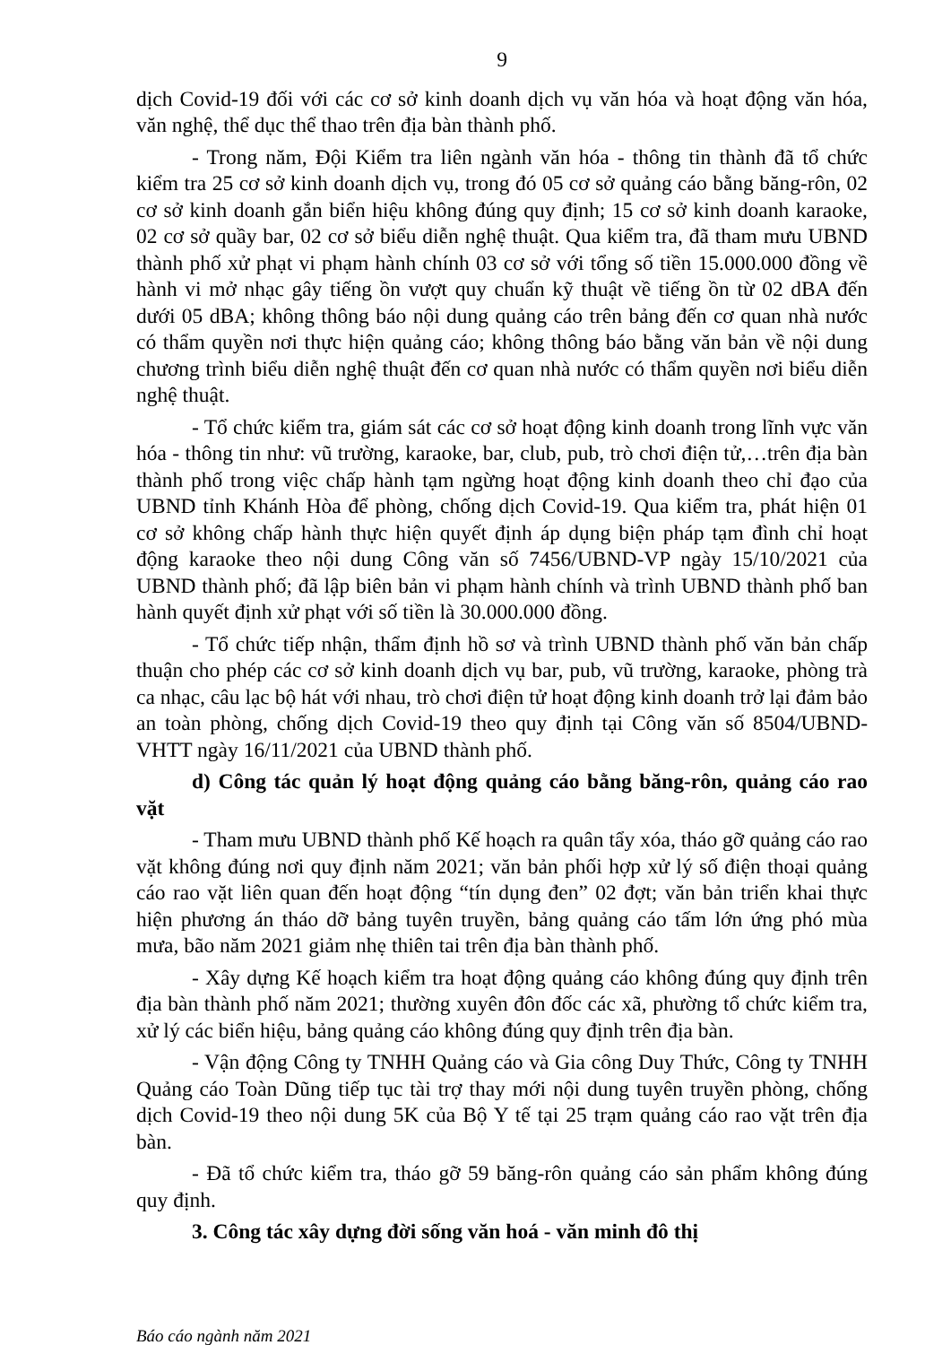9
dịch Covid-19 đối với các cơ sở kinh doanh dịch vụ văn hóa và hoạt động văn hóa, văn nghệ, thể dục thể thao trên địa bàn thành phố.
- Trong năm, Đội Kiểm tra liên ngành văn hóa - thông tin thành đã tổ chức kiểm tra 25 cơ sở kinh doanh dịch vụ, trong đó 05 cơ sở quảng cáo bằng băng-rôn, 02 cơ sở kinh doanh gắn biển hiệu không đúng quy định; 15 cơ sở kinh doanh karaoke, 02 cơ sở quầy bar, 02 cơ sở biểu diễn nghệ thuật. Qua kiểm tra, đã tham mưu UBND thành phố xử phạt vi phạm hành chính 03 cơ sở với tổng số tiền 15.000.000 đồng về hành vi mở nhạc gây tiếng ồn vượt quy chuẩn kỹ thuật về tiếng ồn từ 02 dBA đến dưới 05 dBA; không thông báo nội dung quảng cáo trên bảng đến cơ quan nhà nước có thẩm quyền nơi thực hiện quảng cáo; không thông báo bằng văn bản về nội dung chương trình biểu diễn nghệ thuật đến cơ quan nhà nước có thẩm quyền nơi biểu diễn nghệ thuật.
- Tổ chức kiểm tra, giám sát các cơ sở hoạt động kinh doanh trong lĩnh vực văn hóa - thông tin như: vũ trường, karaoke, bar, club, pub, trò chơi điện tử,…trên địa bàn thành phố trong việc chấp hành tạm ngừng hoạt động kinh doanh theo chỉ đạo của UBND tỉnh Khánh Hòa để phòng, chống dịch Covid-19. Qua kiểm tra, phát hiện 01 cơ sở không chấp hành thực hiện quyết định áp dụng biện pháp tạm đình chỉ hoạt động karaoke theo nội dung Công văn số 7456/UBND-VP ngày 15/10/2021 của UBND thành phố; đã lập biên bản vi phạm hành chính và trình UBND thành phố ban hành quyết định xử phạt với số tiền là 30.000.000 đồng.
- Tổ chức tiếp nhận, thẩm định hồ sơ và trình UBND thành phố văn bản chấp thuận cho phép các cơ sở kinh doanh dịch vụ bar, pub, vũ trường, karaoke, phòng trà ca nhạc, câu lạc bộ hát với nhau, trò chơi điện tử hoạt động kinh doanh trở lại đảm bảo an toàn phòng, chống dịch Covid-19 theo quy định tại Công văn số 8504/UBND-VHTT ngày 16/11/2021 của UBND thành phố.
d) Công tác quản lý hoạt động quảng cáo bằng băng-rôn, quảng cáo rao vặt
- Tham mưu UBND thành phố Kế hoạch ra quân tẩy xóa, tháo gỡ quảng cáo rao vặt không đúng nơi quy định năm 2021; văn bản phối hợp xử lý số điện thoại quảng cáo rao vặt liên quan đến hoạt động “tín dụng đen” 02 đợt; văn bản triển khai thực hiện phương án tháo dỡ bảng tuyên truyền, bảng quảng cáo tấm lớn ứng phó mùa mưa, bão năm 2021 giảm nhẹ thiên tai trên địa bàn thành phố.
- Xây dựng Kế hoạch kiểm tra hoạt động quảng cáo không đúng quy định trên địa bàn thành phố năm 2021; thường xuyên đôn đốc các xã, phường tổ chức kiểm tra, xử lý các biển hiệu, bảng quảng cáo không đúng quy định trên địa bàn.
- Vận động Công ty TNHH Quảng cáo và Gia công Duy Thức, Công ty TNHH Quảng cáo Toàn Dũng tiếp tục tài trợ thay mới nội dung tuyên truyền phòng, chống dịch Covid-19 theo nội dung 5K của Bộ Y tế tại 25 trạm quảng cáo rao vặt trên địa bàn.
- Đã tổ chức kiểm tra, tháo gỡ 59 băng-rôn quảng cáo sản phẩm không đúng quy định.
3. Công tác xây dựng đời sống văn hoá - văn minh đô thị
Báo cáo ngành năm 2021